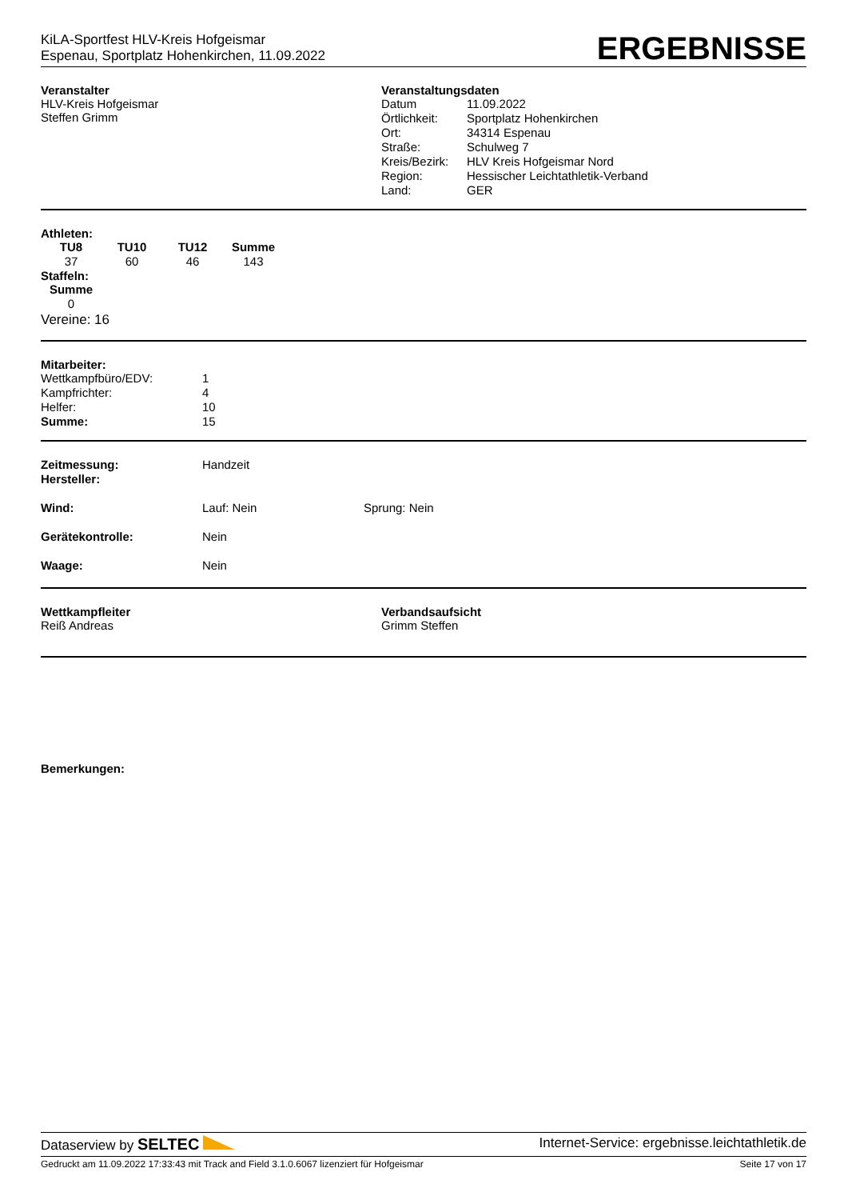KiLA-Sportfest HLV-Kreis Hofgeismar
Espenau, Sportplatz Hohenkirchen, 11.09.2022
ERGEBNISSE
Veranstalter
HLV-Kreis Hofgeismar
Steffen Grimm
Veranstaltungsdaten
| Datum | 11.09.2022 |
| Örtlichkeit: | Sportplatz Hohenkirchen |
| Ort: | 34314 Espenau |
| Straße: | Schulweg 7 |
| Kreis/Bezirk: | HLV Kreis Hofgeismar Nord |
| Region: | Hessischer Leichtathletik-Verband |
| Land: | GER |
Athleten:
| TU8 | TU10 | TU12 | Summe |
| --- | --- | --- | --- |
| 37 | 60 | 46 | 143 |
Staffeln:
| Summe |
| --- |
| 0 |
Vereine: 16
Mitarbeiter:
| Wettkampfbüro/EDV: | 1 |
| Kampfrichter: | 4 |
| Helfer: | 10 |
| Summe: | 15 |
Zeitmessung: Handzeit
Hersteller:
Wind: Lauf: Nein Sprung: Nein
Gerätekontrolle: Nein
Waage: Nein
Wettkampfleiter
Reiß Andreas
Verbandsaufsicht
Grimm Steffen
Bemerkungen:
Dataserview by SELTEC Internet-Service: ergebnisse.leichtathletik.de
Gedruckt am 11.09.2022 17:33:43 mit Track and Field 3.1.0.6067 lizenziert für Hofgeismar Seite 17 von 17